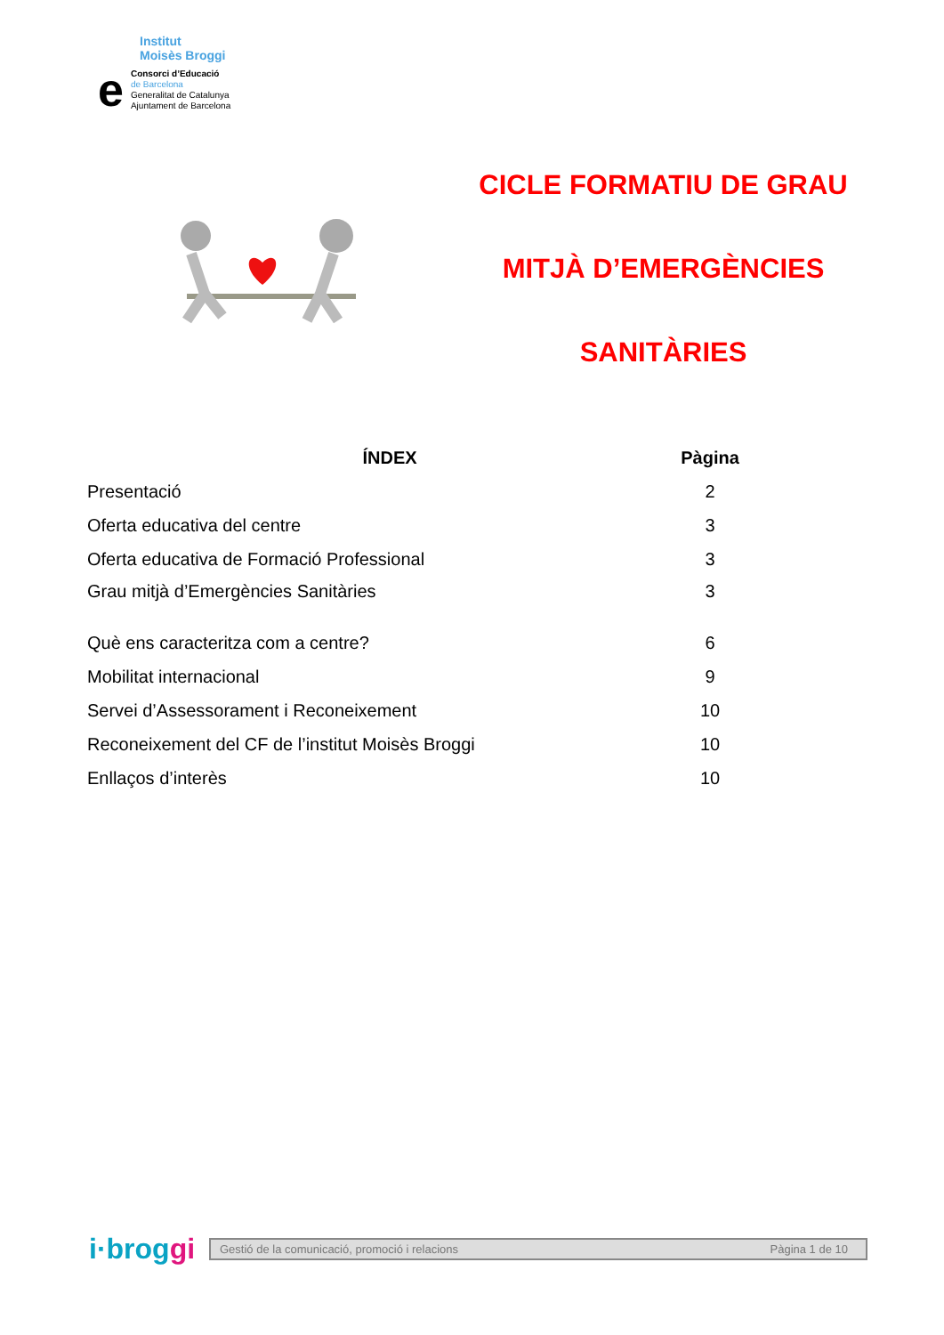Institut
Moisès Broggi
e
Consorci d’Educació
de Barcelona
Generalitat de Catalunya
Ajuntament de Barcelona
CICLE FORMATIU DE GRAU
MITJÀ D’EMERGÈNCIES
SANITÀRIES
| ÍNDEX | Pàgina |
| --- | --- |
| Presentació | 2 |
| Oferta educativa del centre | 3 |
| Oferta educativa de Formació Professional | 3 |
| Grau mitjà d’Emergències Sanitàries | 3 |
| Què ens caracteritza com a centre? | 6 |
| Mobilitat internacional | 9 |
| Servei d’Assessorament i Reconeixement | 10 |
| Reconeixement del CF de l’institut Moisès Broggi | 10 |
| Enllaços d’interès | 10 |
i·broggi
Gestió de la comunicació, promoció i relacions Pàgina 1 de 10